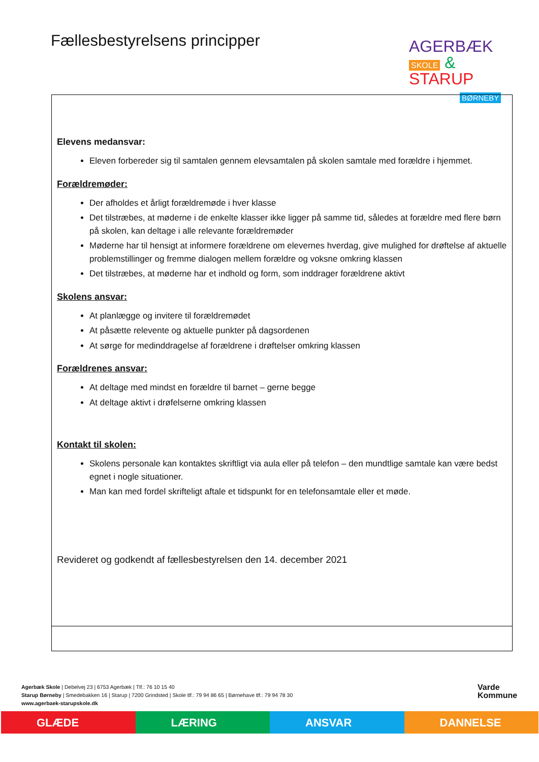Fællesbestyrelsens principper
AGERBÆK
SKOLE & STARUP
BØRNEBY
| Elevens medansvar: Eleven forbereder sig til samtalen gennem elevsamtalen på skolen samtale med forældre i hjemmet. Forældremøder: Der afholdes et årligt forældremøde i hver klasse Det tilstræbes, at møderne i de enkelte klasser ikke ligger på samme tid, således at forældre med flere børn på skolen, kan deltage i alle relevante forældremøder Møderne har til hensigt at informere forældrene om elevernes hverdag, give mulighed for drøftelse af aktuelle problemstillinger og fremme dialogen mellem forældre og voksne omkring klassen Det tilstræbes, at møderne har et indhold og form, som inddrager forældrene aktivt Skolens ansvar: At planlægge og invitere til forældremødet At påsætte relevente og aktuelle punkter på dagsordenen At sørge for medinddragelse af forældrene i drøftelser omkring klassen Forældrenes ansvar: At deltage med mindst en forældre til barnet – gerne begge At deltage aktivt i drøfelserne omkring klassen Kontakt til skolen: Skolens personale kan kontaktes skriftligt via aula eller på telefon – den mundtlige samtale kan være bedst egnet i nogle situationer. Man kan med fordel skrifteligt aftale et tidspunkt for en telefonsamtale eller et møde. Revideret og godkendt af fællesbestyrelsen den 14. december 2021 |
Agerbæk Skole | Debelvej 23 | 6753 Agerbæk | Tlf.: 76 10 15 40
Starup Børneby | Smedebakken 16 | Starup | 7200 Grindsted | Skole tlf.: 79 94 86 65 | Børnehave tlf.: 79 94 78 30
www.agerbaek-starupskole.dk
Varde
Kommune
GLÆDE LÆRING ANSVAR DANNELSE